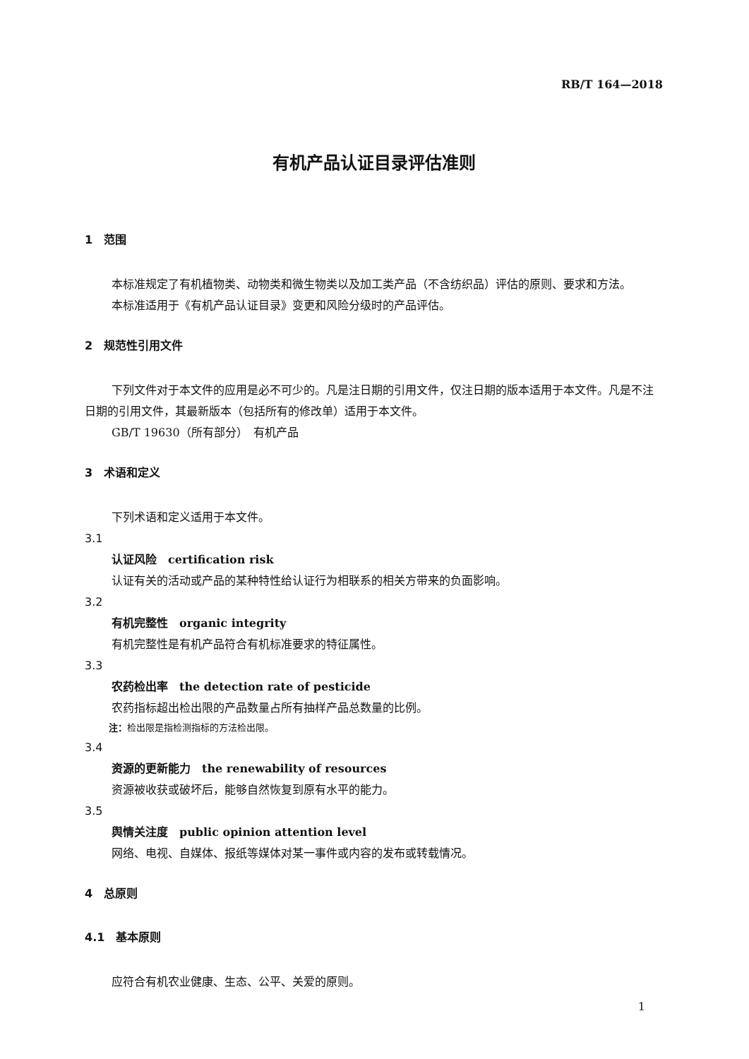RB/T 164—2018
有机产品认证目录评估准则
1　范围
本标准规定了有机植物类、动物类和微生物类以及加工类产品（不含纺织品）评估的原则、要求和方法。
本标准适用于《有机产品认证目录》变更和风险分级时的产品评估。
2　规范性引用文件
下列文件对于本文件的应用是必不可少的。凡是注日期的引用文件，仅注日期的版本适用于本文件。凡是不注日期的引用文件，其最新版本（包括所有的修改单）适用于本文件。
GB/T 19630（所有部分）　有机产品
3　术语和定义
下列术语和定义适用于本文件。
3.1
认证风险　certification risk
认证有关的活动或产品的某种特性给认证行为相联系的相关方带来的负面影响。
3.2
有机完整性　organic integrity
有机完整性是有机产品符合有机标准要求的特征属性。
3.3
农药检出率　the detection rate of pesticide
农药指标超出检出限的产品数量占所有抽样产品总数量的比例。
注：检出限是指检测指标的方法检出限。
3.4
资源的更新能力　the renewability of resources
资源被收获或破坏后，能够自然恢复到原有水平的能力。
3.5
舆情关注度　public opinion attention level
网络、电视、自媒体、报纸等媒体对某一事件或内容的发布或转载情况。
4　总原则
4.1　基本原则
应符合有机农业健康、生态、公平、关爱的原则。
1